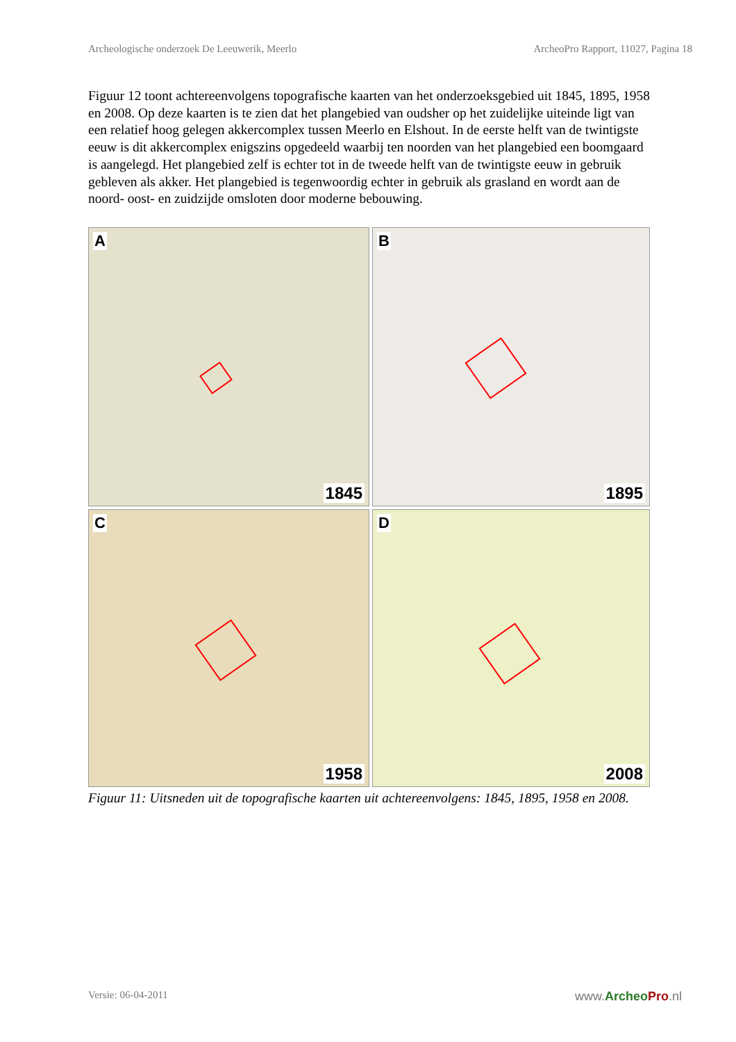Archeologische onderzoek De Leeuwerik, Meerlo ArcheoPro Rapport, 11027, Pagina 18
Figuur 12 toont achtereenvolgens topografische kaarten van het onderzoeksgebied uit 1845, 1895, 1958 en 2008. Op deze kaarten is te zien dat het plangebied van oudsher op het zuidelijke uiteinde ligt van een relatief hoog gelegen akkercomplex tussen Meerlo en Elshout. In de eerste helft van de twintigste eeuw is dit akkercomplex enigszins opgedeeld waarbij ten noorden van het plangebied een boomgaard is aangelegd. Het plangebied zelf is echter tot in de tweede helft van de twintigste eeuw in gebruik gebleven als akker. Het plangebied is tegenwoordig echter in gebruik als grasland en wordt aan de noord- oost- en zuidzijde omsloten door moderne bebouwing.
A
1845
B
1895
C
1958
D
2008
Figuur 11: Uitsneden uit de topografische kaarten uit achtereenvolgens: 1845, 1895, 1958 en 2008.
Versie: 06-04-2011 www.Archeo Pro.nl